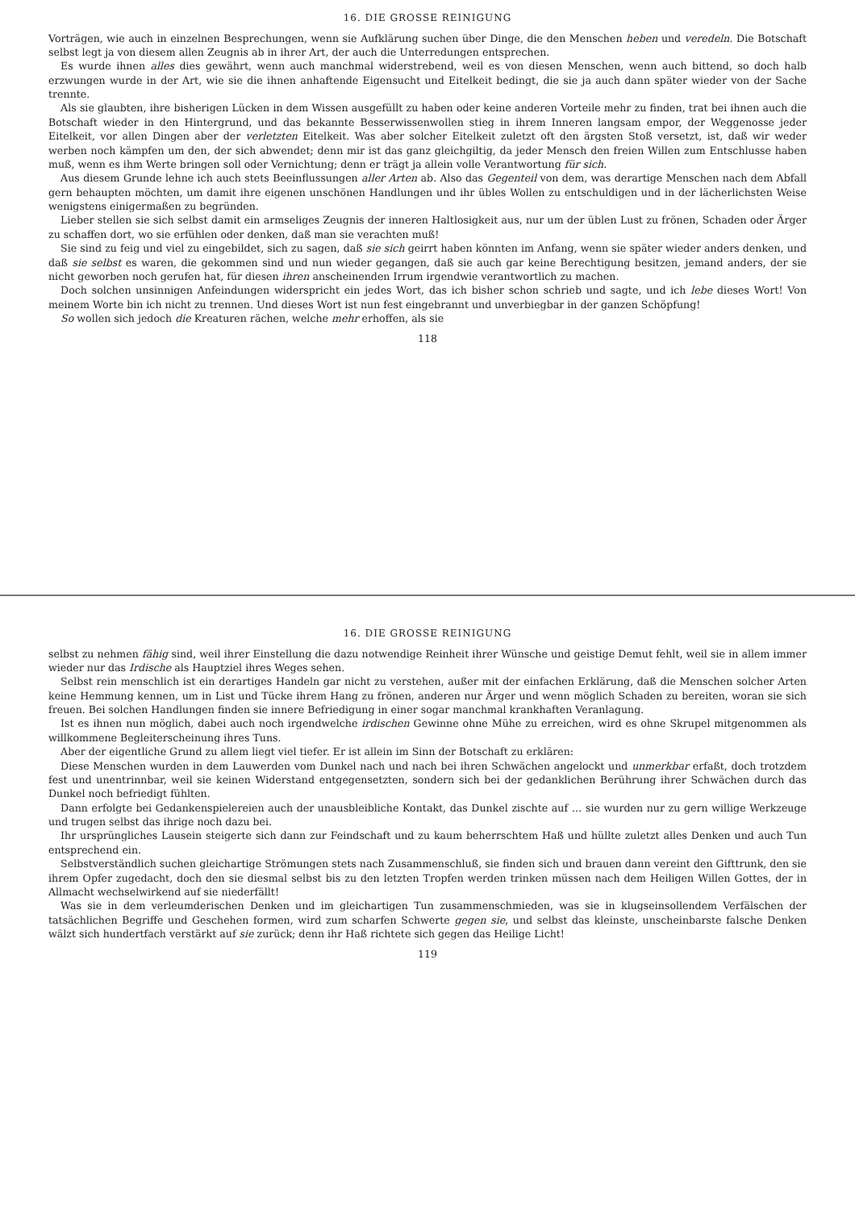16. DIE GROSSE REINIGUNG
Vorträgen, wie auch in einzelnen Besprechungen, wenn sie Aufklärung suchen über Dinge, die den Menschen heben und veredeln. Die Botschaft selbst legt ja von diesem allen Zeugnis ab in ihrer Art, der auch die Unterredungen entsprechen.
Es wurde ihnen alles dies gewährt, wenn auch manchmal widerstrebend, weil es von diesen Menschen, wenn auch bittend, so doch halb erzwungen wurde in der Art, wie sie die ihnen anhaftende Eigensucht und Eitelkeit bedingt, die sie ja auch dann später wieder von der Sache trennte.
Als sie glaubten, ihre bisherigen Lücken in dem Wissen ausgefüllt zu haben oder keine anderen Vorteile mehr zu finden, trat bei ihnen auch die Botschaft wieder in den Hintergrund, und das bekannte Besserwissenwollen stieg in ihrem Inneren langsam empor, der Weggenosse jeder Eitelkeit, vor allen Dingen aber der verletzten Eitelkeit. Was aber solcher Eitelkeit zuletzt oft den ärgsten Stoß versetzt, ist, daß wir weder werben noch kämpfen um den, der sich abwendet; denn mir ist das ganz gleichgiltig, da jeder Mensch den freien Willen zum Entschlusse haben muß, wenn es ihm Werte bringen soll oder Vernichtung; denn er trägt ja allein volle Verantwortung für sich.
Aus diesem Grunde lehne ich auch stets Beeinflussungen aller Arten ab. Also das Gegenteil von dem, was derartige Menschen nach dem Abfall gern behaupten möchten, um damit ihre eigenen unschönen Handlungen und ihr übles Wollen zu entschuldigen und in der lächerlichsten Weise wenigstens einigermaßen zu begründen.
Lieber stellen sie sich selbst damit ein armseliges Zeugnis der inneren Haltlosigkeit aus, nur um der üblen Lust zu frönen, Schaden oder Ärger zu schaffen dort, wo sie erfühlen oder denken, daß man sie verachten muß!
Sie sind zu feig und viel zu eingebildet, sich zu sagen, daß sie sich geirrt haben könnten im Anfang, wenn sie später wieder anders denken, und daß sie selbst es waren, die gekommen sind und nun wieder gegangen, daß sie auch gar keine Berechtigung besitzen, jemand anders, der sie nicht geworben noch gerufen hat, für diesen ihren anscheinenden Irrum irgendwie verantwortlich zu machen.
Doch solchen unsinnigen Anfeindungen widerspricht ein jedes Wort, das ich bisher schon schrieb und sagte, und ich lebe dieses Wort! Von meinem Worte bin ich nicht zu trennen. Und dieses Wort ist nun fest eingebrannt und unverbiegbar in der ganzen Schöpfung!
So wollen sich jedoch die Kreaturen rächen, welche mehr erhoffen, als sie
118
16. DIE GROSSE REINIGUNG
selbst zu nehmen fähig sind, weil ihrer Einstellung die dazu notwendige Reinheit ihrer Wünsche und geistige Demut fehlt, weil sie in allem immer wieder nur das Irdische als Hauptziel ihres Weges sehen.
Selbst rein menschlich ist ein derartiges Handeln gar nicht zu verstehen, außer mit der einfachen Erklärung, daß die Menschen solcher Arten keine Hemmung kennen, um in List und Tücke ihrem Hang zu frönen, anderen nur Ärger und wenn möglich Schaden zu bereiten, woran sie sich freuen. Bei solchen Handlungen finden sie innere Befriedigung in einer sogar manchmal krankhaften Veranlagung.
Ist es ihnen nun möglich, dabei auch noch irgendwelche irdischen Gewinne ohne Mühe zu erreichen, wird es ohne Skrupel mitgenommen als willkommene Begleiterscheinung ihres Tuns.
Aber der eigentliche Grund zu allem liegt viel tiefer. Er ist allein im Sinn der Botschaft zu erklären:
Diese Menschen wurden in dem Lauwerden vom Dunkel nach und nach bei ihren Schwächen angelockt und unmerkbar erfaßt, doch trotzdem fest und unentrinnbar, weil sie keinen Widerstand entgegensetzten, sondern sich bei der gedanklichen Berührung ihrer Schwächen durch das Dunkel noch befriedigt fühlten.
Dann erfolgte bei Gedankenspielereien auch der unausbleibliche Kontakt, das Dunkel zischte auf … sie wurden nur zu gern willige Werkzeuge und trugen selbst das ihrige noch dazu bei.
Ihr ursprüngliches Lausein steigerte sich dann zur Feindschaft und zu kaum beherrschtem Haß und hüllte zuletzt alles Denken und auch Tun entsprechend ein.
Selbstverständlich suchen gleichartige Strömungen stets nach Zusammenschluß, sie finden sich und brauen dann vereint den Gifttrunk, den sie ihrem Opfer zugedacht, doch den sie diesmal selbst bis zu den letzten Tropfen werden trinken müssen nach dem Heiligen Willen Gottes, der in Allmacht wechselwirkend auf sie niederfällt!
Was sie in dem verleumderischen Denken und im gleichartigen Tun zusammenschmieden, was sie in klugseinsollendem Verfälschen der tatsächlichen Begriffe und Geschehen formen, wird zum scharfen Schwerte gegen sie, und selbst das kleinste, unscheinbarste falsche Denken wälzt sich hundertfach verstärkt auf sie zurück; denn ihr Haß richtete sich gegen das Heilige Licht!
119